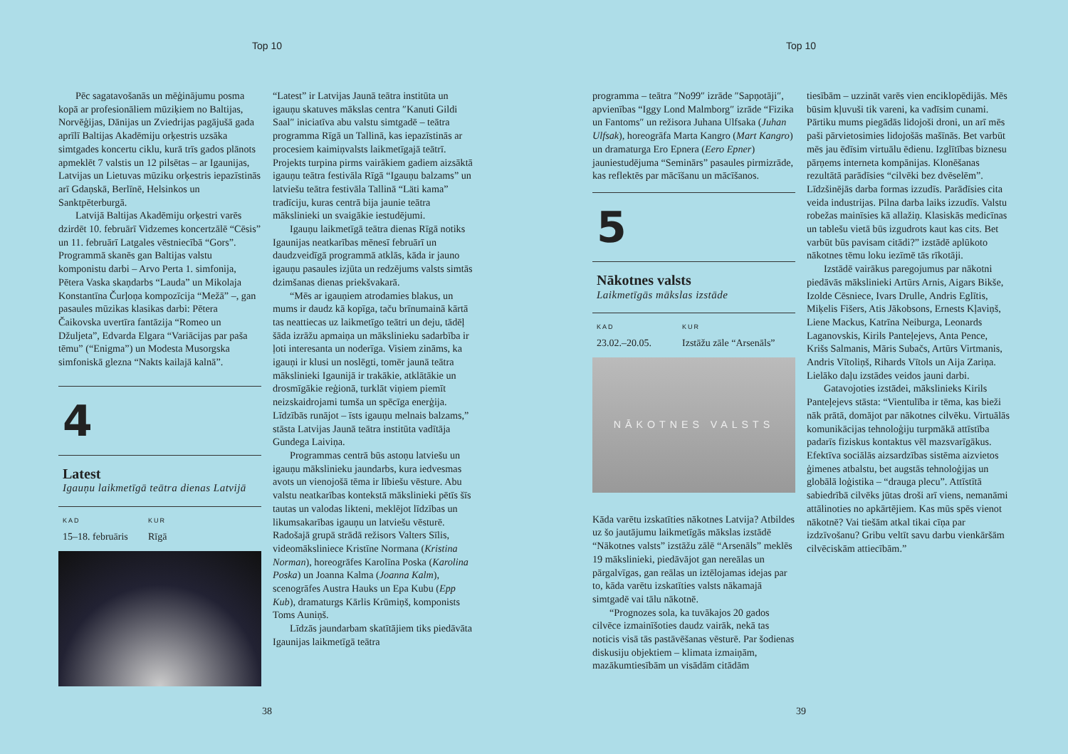Top 10
Pēc sagatavošanās un mēģinājumu posma kopā ar profesionāliem mūziķiem no Baltijas, Norvēģijas, Dānijas un Zviedrijas pagājušā gada aprīlī Baltijas Akadēmiju orķestris uzsāka simtgades koncertu ciklu, kurā trīs gados plānots apmeklēt 7 valstis un 12 pilsētas – ar Igaunijas, Latvijas un Lietuvas mūziku orķestris iepazīstinās arī Gdaņskā, Berlīnē, Helsinkos un Sanktpēterburgā.
Latvijā Baltijas Akadēmiju orķestri varēs dzirdēt 10. februārī Vidzemes koncertzālē “Cēsis” un 11. februārī Latgales vēstniecībā “Gors”. Programmā skanēs gan Baltijas valstu komponistu darbi – Arvo Perta 1. simfonija, Pētera Vaska skaņdarbs “Lauda” un Mikolaja Konstantīna Čurļoņa kompozīcija “Mežā” –, gan pasaules mūzikas klasikas darbi: Pētera Čaikovska uvertīra fantāzija “Romeo un Džuljeta”, Edvarda Elgara “Variācijas par paša tēmu” (“Enigma”) un Modesta Musorgska simfoniskā glezna “Nakts kailajā kalnā”.
4
Latest
Igauņu laikmetīgā teātra dienas Latvijā
KAD
15–18. februāris
KUR
Rīgā
“Latest” ir Latvijas Jaunā teātra institūta un igauņu skatuves mākslas centra ″Kanuti Gildi Saal″ iniciatīva abu valstu simtgadē – teātra programma Rīgā un Tallinā, kas iepazīstinās ar procesiem kaimiņvalsts laikmetīgajā teātrī. Projekts turpina pirms vairākiem gadiem aizsāktā igauņu teātra festivāla Rīgā “Igauņu balzams” un latviešu teātra festivāla Tallinā “Läti kama” tradīciju, kuras centrā bija jaunie teātra mākslinieki un svaigākie iestudējumi.
Igauņu laikmetīgā teātra dienas Rīgā notiks Igaunijas neatkarības mēnesī februārī un daudzveidīgā programmā atklās, kāda ir jauno igauņu pasaules izjūta un redzējums valsts simtās dzimšanas dienas priekšvakarā.
“Mēs ar igauņiem atrodamies blakus, un mums ir daudz kā kopīga, taču brīnumainā kārtā tas neattiecas uz laikmetīgo teātri un deju, tādēļ šāda izrāžu apmaiņa un mākslinieku sadarbība ir ļoti interesanta un noderīga. Visiem zināms, ka igauņi ir klusi un noslēgti, tomēr jaunā teātra mākslinieki Igaunijā ir trakākie, atklātākie un drosmīgākie reģionā, turklāt viņiem piemīt neizskaidrojami tumša un spēcīga enerģija. Līdzībās runājot – īsts igauņu melnais balzams,” stāsta Latvijas Jaunā teātra institūta vadītāja Gundega Laiviņa.
Programmas centrā būs astoņu latviešu un igauņu mākslinieku jaundarbs, kura iedvesmas avots un vienojošā tēma ir lībiešu vēsture. Abu valstu neatkarības kontekstā mākslinieki pētīs šīs tautas un valodas likteni, meklējot līdzības un likumsakarības igauņu un latviešu vēsturē. Radošajā grupā strādā režisors Valters Sīlis, videomāksliniece Kristīne Normana (Kristina Norman), horeogrāfes Karolīna Poska (Karolina Poska) un Joanna Kalma (Joanna Kalm), scenogrāfes Austra Hauks un Epa Kubu (Epp Kub), dramaturgs Kārlis Krūmiņš, komponists Toms Auniņš.
Līdzās jaundarbam skatītājiem tiks piedāvāta Igaunijas laikmetīgā teātra
38
Top 10
programma – teātra ″No99″ izrāde ″Sapņotāji″, apvienības “Iggy Lond Malmborg″ izrāde “Fizika un Fantoms″ un režisora Juhana Ulfsaka (Juhan Ulfsak), horeogrāfa Marta Kangro (Mart Kangro) un dramaturga Ero Epnera (Eero Epner) jauniestudējuma “Seminārs” pasaules pirmizrāde, kas reflektēs par mācīšanu un mācīšanos.
5
Nākotnes valsts
Laikmetīgās mākslas izstāde
KAD
23.02.–20.05.
KUR
Izstāžu zāle “Arsenāls”
NĀKOTNES VALSTS
Kāda varētu izskatīties nākotnes Latvija? Atbildes uz šo jautājumu laikmetīgās mākslas izstādē “Nākotnes valsts” izstāžu zālē “Arsenāls” meklēs 19 mākslinieki, piedāvājot gan nereālas un pārgalvīgas, gan reālas un iztēlojamas idejas par to, kāda varētu izskatīties valsts nākamajā simtgadē vai tālu nākotnē.
“Prognozes sola, ka tuvākajos 20 gados cilvēce izmainīšoties daudz vairāk, nekā tas noticis visā tās pastāvēšanas vēsturē. Par šodienas diskusiju objektiem – klimata izmaiņām, mazākumtiesībām un visādām citādām
tiesībām – uzzināt varēs vien enciklopēdijās. Mēs būsim kļuvuši tik vareni, ka vadīsim cunami. Pārtiku mums piegādās lidojoši droni, un arī mēs paši pārvietosimies lidojošās mašīnās. Bet varbūt mēs jau ēdīsim virtuālu ēdienu. Izglītības biznesu pārņems interneta kompānijas. Klonēšanas rezultātā parādīsies “cilvēki bez dvēselēm”. Līdzšinējās darba formas izzudīs. Parādīsies cita veida industrijas. Pilna darba laiks izzudīs. Valstu robežas mainīsies kā allažiņ. Klasiskās medicīnas un tablešu vietā būs izgudrots kaut kas cits. Bet varbūt būs pavisam citādi?” izstādē aplūkoto nākotnes tēmu loku iezīmē tās rīkotāji.
Izstādē vairākus paregojumus par nākotni piedāvās mākslinieki Artūrs Arnis, Aigars Bikše, Izolde Cēsniece, Ivars Drulle, Andris Eglītis, Miķelis Fišers, Atis Jākobsons, Ernests Kļaviņš, Liene Mackus, Katrīna Neiburga, Leonards Laganovskis, Kirils Panteļejevs, Anta Pence, Krišs Salmanis, Māris Subačs, Artūrs Virtmanis, Andris Vītoliņš, Rihards Vītols un Aija Zariņa. Lielāko daļu izstādes veidos jauni darbi.
Gatavojoties izstādei, mākslinieks Kirils Panteļejevs stāsta: “Vientulība ir tēma, kas bieži nāk prātā, domājot par nākotnes cilvēku. Virtuālās komunikācijas tehnoloģiju turpmākā attīstība padarīs fiziskus kontaktus vēl mazsvarīgākus. Efektīva sociālās aizsardzības sistēma aizvietos ģimenes atbalstu, bet augstās tehnoloģijas un globālā loģistika – “drauga plecu”. Attīstītā sabiedrībā cilvēks jūtas droši arī viens, nemanāmi attālinoties no apkārtējiem. Kas mūs spēs vienot nākotnē? Vai tiešām atkal tikai cīņa par izdzīvošanu? Gribu veltīt savu darbu vienkāršām cilvēciskām attiecībām.”
39